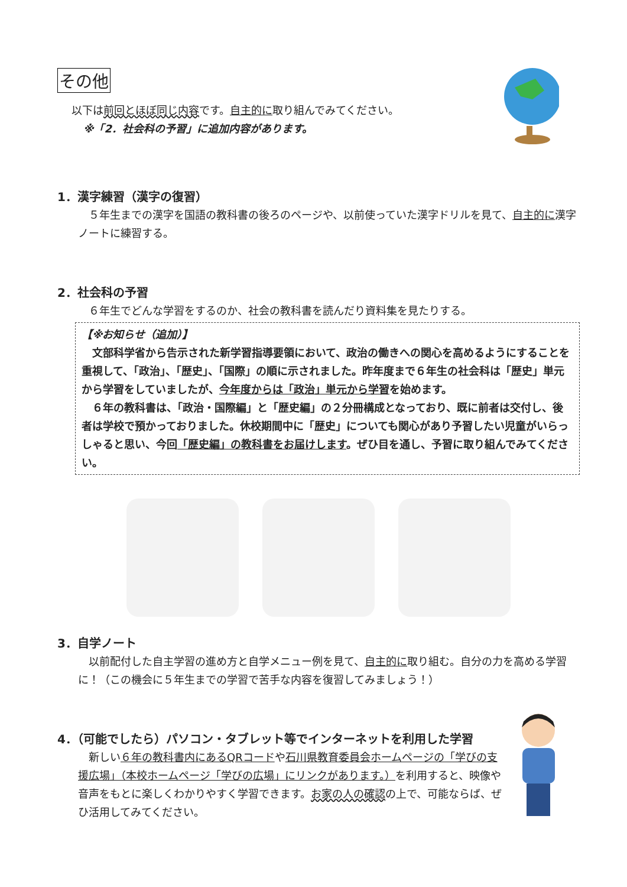その他
以下は前回とほぼ同じ内容です。自主的に取り組んでみてください。
※「2．社会科の予習」に追加内容があります。
1．漢字練習（漢字の復習）
　５年生までの漢字を国語の教科書の後ろのページや、以前使っていた漢字ドリルを見て、自主的に漢字ノートに練習する。
2．社会科の予習
　６年生でどんな学習をするのか、社会の教科書を読んだり資料集を見たりする。
【※お知らせ（追加）】
　文部科学省から告示された新学習指導要領において、政治の働きへの関心を高めるようにすることを重視して、「政治」、「歴史」、「国際」の順に示されました。昨年度まで６年生の社会科は「歴史」単元から学習をしていましたが、今年度からは「政治」単元から学習を始めます。
　６年の教科書は、「政治・国際編」と「歴史編」の２分冊構成となっており、既に前者は交付し、後者は学校で預かっておりました。休校期間中に「歴史」についても関心があり予習したい児童がいらっしゃると思い、今回「歴史編」の教科書をお届けします。ぜひ目を通し、予習に取り組んでみてください。
3．自学ノート
　以前配付した自主学習の進め方と自学メニュー例を見て、自主的に取り組む。自分の力を高める学習に！（この機会に５年生までの学習で苦手な内容を復習してみましょう！）
4．（可能でしたら）パソコン・タブレット等でインターネットを利用した学習
　新しい６年の教科書内にあるQRコードや石川県教育委員会ホームページの「学びの支援広場」（本校ホームページ「学びの広場」にリンクがあります。）を利用すると、映像や音声をもとに楽しくわかりやすく学習できます。お家の人の確認の上で、可能ならば、ぜひ活用してみてください。